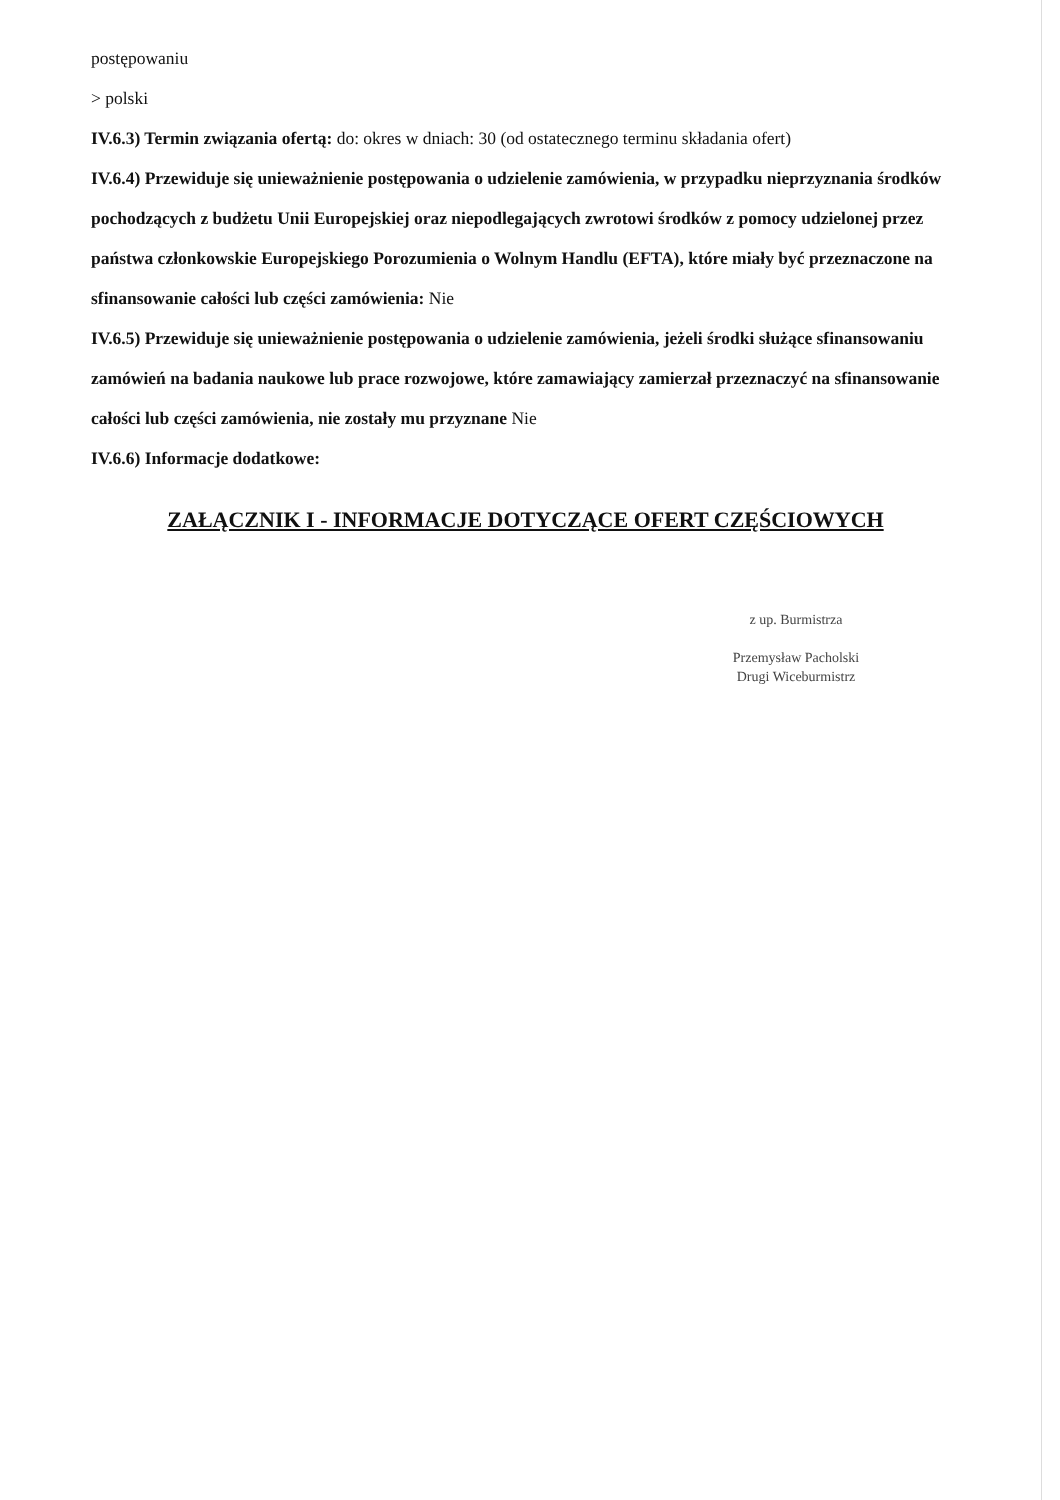postępowaniu
> polski
IV.6.3) Termin związania ofertą: do: okres w dniach: 30 (od ostatecznego terminu składania ofert)
IV.6.4) Przewiduje się unieważnienie postępowania o udzielenie zamówienia, w przypadku nieprzyznania środków pochodzących z budżetu Unii Europejskiej oraz niepodlegających zwrotowi środków z pomocy udzielonej przez państwa członkowskie Europejskiego Porozumienia o Wolnym Handlu (EFTA), które miały być przeznaczone na sfinansowanie całości lub części zamówienia: Nie
IV.6.5) Przewiduje się unieważnienie postępowania o udzielenie zamówienia, jeżeli środki służące sfinansowaniu zamówień na badania naukowe lub prace rozwojowe, które zamawiający zamierzał przeznaczyć na sfinansowanie całości lub części zamówienia, nie zostały mu przyznane Nie
IV.6.6) Informacje dodatkowe:
ZAŁĄCZNIK I - INFORMACJE DOTYCZĄCE OFERT CZĘŚCIOWYCH
z up. Burmistrza
Przemysław Pacholski
Drugi Wiceburmistrz